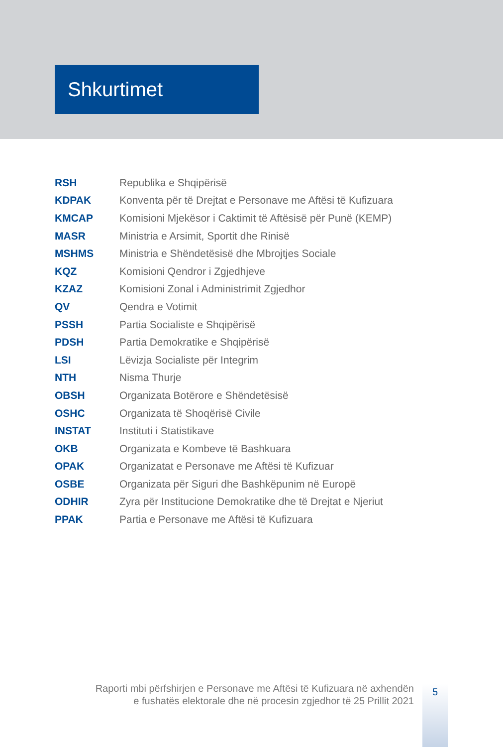Shkurtimet
| RSH | Republika e Shqipërisë |
| KDPAK | Konventa për të Drejtat e Personave me Aftësi të Kufizuara |
| KMCAP | Komisioni Mjekësor i Caktimit të Aftësisë për Punë (KEMP) |
| MASR | Ministria e Arsimit, Sportit dhe Rinisë |
| MSHMS | Ministria e Shëndetësisë dhe Mbrojtjes Sociale |
| KQZ | Komisioni Qendror i Zgjedhjeve |
| KZAZ | Komisioni Zonal i Administrimit Zgjedhor |
| QV | Qendra e Votimit |
| PSSH | Partia Socialiste e Shqipërisë |
| PDSH | Partia Demokratike e Shqipërisë |
| LSI | Lëvizja Socialiste për Integrim |
| NTH | Nisma Thurje |
| OBSH | Organizata Botërore e Shëndetësisë |
| OSHC | Organizata të Shoqërisë Civile |
| INSTAT | Instituti i Statistikave |
| OKB | Organizata e Kombeve të Bashkuara |
| OPAK | Organizatat e Personave me Aftësi të Kufizuar |
| OSBE | Organizata për Siguri dhe Bashkëpunim në Europë |
| ODHIR | Zyra për Institucione Demokratike dhe të Drejtat e Njeriut |
| PPAK | Partia e Personave me Aftësi të Kufizuara |
Raporti mbi përfshirjen e Personave me Aftësi të Kufizuara në axhendën
e fushatës elektorale dhe në procesin zgjedhor të 25 Prillit 2021
5